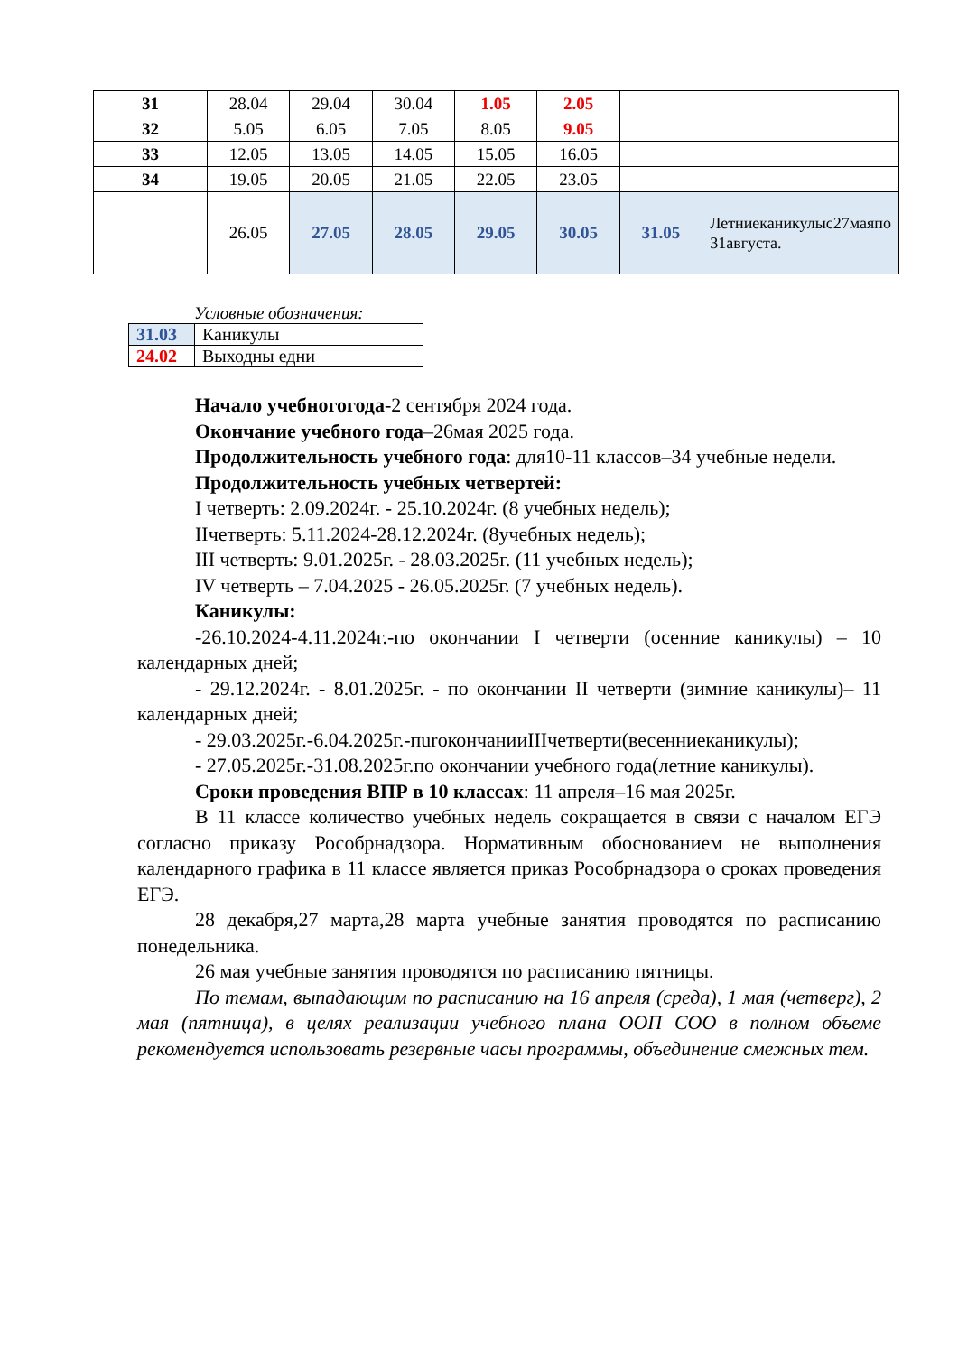| 31 | 28.04 | 29.04 | 30.04 | 1.05 | 2.05 | | |
| 32 | 5.05 | 6.05 | 7.05 | 8.05 | 9.05 | | |
| 33 | 12.05 | 13.05 | 14.05 | 15.05 | 16.05 | | |
| 34 | 19.05 | 20.05 | 21.05 | 22.05 | 23.05 | | |
| | 26.05 | 27.05 | 28.05 | 29.05 | 30.05 | 31.05 | Летниеканикулыс27маяпо 31августа. |
Условные обозначения:
| 31.03 | Каникулы |
| 24.02 | Выходны едни |
Начало учебногогода-2 сентября 2024 года.
Окончание учебного года–26мая 2025 года.
Продолжительность учебного года: для10-11 классов–34 учебные недели.
Продолжительность учебных четвертей:
I четверть: 2.09.2024г. - 25.10.2024г. (8 учебных недель);
IIчетверть: 5.11.2024-28.12.2024г. (8учебных недель);
III четверть: 9.01.2025г. - 28.03.2025г. (11 учебных недель);
IV четверть – 7.04.2025 - 26.05.2025г. (7 учебных недель).
Каникулы:
-26.10.2024-4.11.2024г.-по окончании I четверти (осенние каникулы) – 10 календарных дней;
- 29.12.2024г. - 8.01.2025г. - по окончании II четверти (зимние каникулы)– 11 календарных дней;
- 29.03.2025г.-6.04.2025г.-пurокончанииIIIчетверти(весенниеканикулы);
- 27.05.2025г.-31.08.2025г.по окончании учебного года(летние каникулы).
Сроки проведения ВПР в 10 классах: 11 апреля–16 мая 2025г.
В 11 классе количество учебных недель сокращается в связи с началом ЕГЭ согласно приказу Рособрнадзора. Нормативным обоснованием не выполнения календарного графика в 11 классе является приказ Рособрнадзора о сроках проведения ЕГЭ.
28 декабря,27 марта,28 марта учебные занятия проводятся по расписанию понедельника.
26 мая учебные занятия проводятся по расписанию пятницы.
По темам, выпадающим по расписанию на 16 апреля (среда), 1 мая (четверг), 2 мая (пятница), в целях реализации учебного плана ООП СОО в полном объеме рекомендуется использовать резервные часы программы, объединение смежных тем.